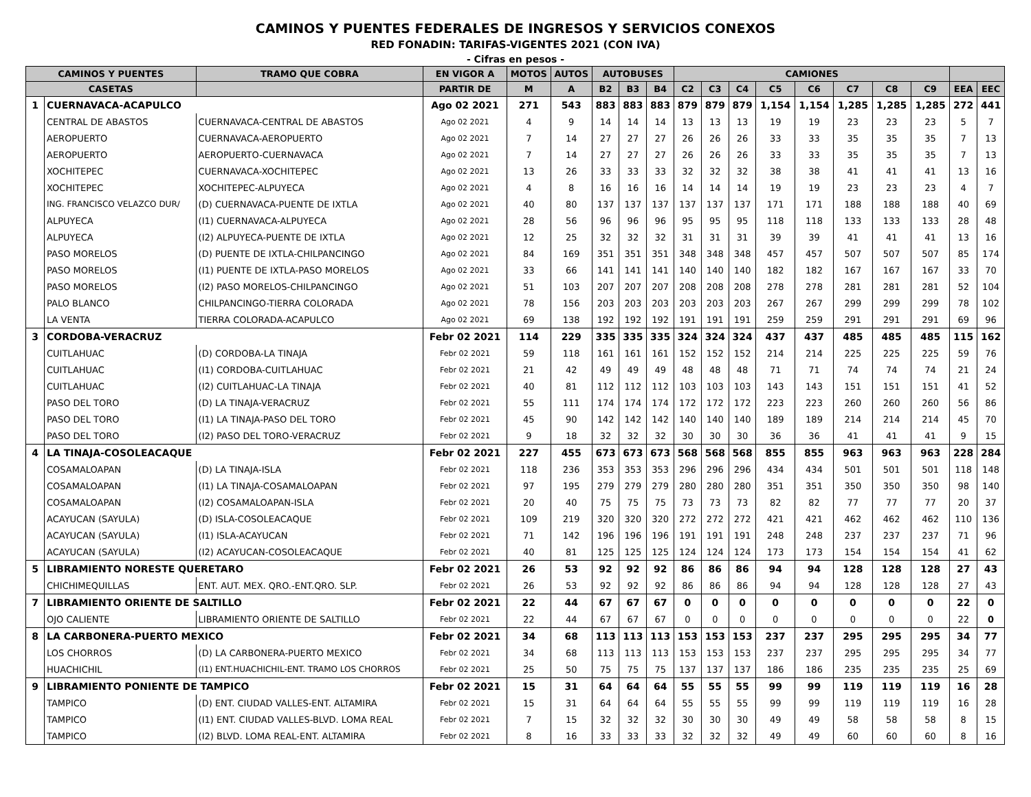CAMINOS Y PUENTES FEDERALES DE INGRESOS Y SERVICIOS CONEXOS
RED FONADIN: TARIFAS-VIGENTES 2021 (CON IVA)
- Cifras en pesos -
| CAMINOS Y PUENTES | | TRAMO QUE COBRA | EN VIGOR A | MOTOS | AUTOS | AUTOBUSES | | | CAMIONES | | | | | | | | | |
| --- | --- | --- | --- | --- | --- | --- | --- | --- | --- | --- | --- | --- | --- | --- | --- | --- | --- | --- |
| CASETAS | | | PARTIR DE | M | A | B2 | B3 | B4 | C2 | C3 | C4 | C5 | C6 | C7 | C8 | C9 | EEA | EEC |
| 1 | CUERNAVACA-ACAPULCO | | Ago 02 2021 | 271 | 543 | 883 | 883 | 883 | 879 | 879 | 879 | 1,154 | 1,154 | 1,285 | 1,285 | 1,285 | 272 | 441 |
| | CENTRAL DE ABASTOS | CUERNAVACA-CENTRAL DE ABASTOS | Ago 02 2021 | 4 | 9 | 14 | 14 | 14 | 13 | 13 | 13 | 19 | 19 | 23 | 23 | 23 | 5 | 7 |
| | AEROPUERTO | CUERNAVACA-AEROPUERTO | Ago 02 2021 | 7 | 14 | 27 | 27 | 27 | 26 | 26 | 26 | 33 | 33 | 35 | 35 | 35 | 7 | 13 |
| | AEROPUERTO | AEROPUERTO-CUERNAVACA | Ago 02 2021 | 7 | 14 | 27 | 27 | 27 | 26 | 26 | 26 | 33 | 33 | 35 | 35 | 35 | 7 | 13 |
| | XOCHITEPEC | CUERNAVACA-XOCHITEPEC | Ago 02 2021 | 13 | 26 | 33 | 33 | 33 | 32 | 32 | 32 | 38 | 38 | 41 | 41 | 41 | 13 | 16 |
| | XOCHITEPEC | XOCHITEPEC-ALPUYECA | Ago 02 2021 | 4 | 8 | 16 | 16 | 16 | 14 | 14 | 14 | 19 | 19 | 23 | 23 | 23 | 4 | 7 |
| | ING. FRANCISCO VELAZCO DUR/ | (D) CUERNAVACA-PUENTE DE IXTLA | Ago 02 2021 | 40 | 80 | 137 | 137 | 137 | 137 | 137 | 137 | 171 | 171 | 188 | 188 | 188 | 40 | 69 |
| | ALPUYECA | (I1) CUERNAVACA-ALPUYECA | Ago 02 2021 | 28 | 56 | 96 | 96 | 96 | 95 | 95 | 95 | 118 | 118 | 133 | 133 | 133 | 28 | 48 |
| | ALPUYECA | (I2) ALPUYECA-PUENTE DE IXTLA | Ago 02 2021 | 12 | 25 | 32 | 32 | 32 | 31 | 31 | 31 | 39 | 39 | 41 | 41 | 41 | 13 | 16 |
| | PASO MORELOS | (D) PUENTE DE IXTLA-CHILPANCINGO | Ago 02 2021 | 84 | 169 | 351 | 351 | 351 | 348 | 348 | 348 | 457 | 457 | 507 | 507 | 507 | 85 | 174 |
| | PASO MORELOS | (I1) PUENTE DE IXTLA-PASO MORELOS | Ago 02 2021 | 33 | 66 | 141 | 141 | 141 | 140 | 140 | 140 | 182 | 182 | 167 | 167 | 167 | 33 | 70 |
| | PASO MORELOS | (I2) PASO MORELOS-CHILPANCINGO | Ago 02 2021 | 51 | 103 | 207 | 207 | 207 | 208 | 208 | 208 | 278 | 278 | 281 | 281 | 281 | 52 | 104 |
| | PALO BLANCO | CHILPANCINGO-TIERRA COLORADA | Ago 02 2021 | 78 | 156 | 203 | 203 | 203 | 203 | 203 | 203 | 267 | 267 | 299 | 299 | 299 | 78 | 102 |
| | LA VENTA | TIERRA COLORADA-ACAPULCO | Ago 02 2021 | 69 | 138 | 192 | 192 | 192 | 191 | 191 | 191 | 259 | 259 | 291 | 291 | 291 | 69 | 96 |
| 3 | CORDOBA-VERACRUZ | | Febr 02 2021 | 114 | 229 | 335 | 335 | 335 | 324 | 324 | 324 | 437 | 437 | 485 | 485 | 485 | 115 | 162 |
| | CUITLAHUAC | (D) CORDOBA-LA TINAJA | Febr 02 2021 | 59 | 118 | 161 | 161 | 161 | 152 | 152 | 152 | 214 | 214 | 225 | 225 | 225 | 59 | 76 |
| | CUITLAHUAC | (I1) CORDOBA-CUITLAHUAC | Febr 02 2021 | 21 | 42 | 49 | 49 | 49 | 48 | 48 | 48 | 71 | 71 | 74 | 74 | 74 | 21 | 24 |
| | CUITLAHUAC | (I2) CUITLAHUAC-LA TINAJA | Febr 02 2021 | 40 | 81 | 112 | 112 | 112 | 103 | 103 | 103 | 143 | 143 | 151 | 151 | 151 | 41 | 52 |
| | PASO DEL TORO | (D) LA TINAJA-VERACRUZ | Febr 02 2021 | 55 | 111 | 174 | 174 | 174 | 172 | 172 | 172 | 223 | 223 | 260 | 260 | 260 | 56 | 86 |
| | PASO DEL TORO | (I1) LA TINAJA-PASO DEL TORO | Febr 02 2021 | 45 | 90 | 142 | 142 | 142 | 140 | 140 | 140 | 189 | 189 | 214 | 214 | 214 | 45 | 70 |
| | PASO DEL TORO | (I2) PASO DEL TORO-VERACRUZ | Febr 02 2021 | 9 | 18 | 32 | 32 | 32 | 30 | 30 | 30 | 36 | 36 | 41 | 41 | 41 | 9 | 15 |
| 4 | LA TINAJA-COSOLEACAQUE | | Febr 02 2021 | 227 | 455 | 673 | 673 | 673 | 568 | 568 | 568 | 855 | 855 | 963 | 963 | 963 | 228 | 284 |
| | COSAMALOAPAN | (D) LA TINAJA-ISLA | Febr 02 2021 | 118 | 236 | 353 | 353 | 353 | 296 | 296 | 296 | 434 | 434 | 501 | 501 | 501 | 118 | 148 |
| | COSAMALOAPAN | (I1) LA TINAJA-COSAMALOAPAN | Febr 02 2021 | 97 | 195 | 279 | 279 | 279 | 280 | 280 | 280 | 351 | 351 | 350 | 350 | 350 | 98 | 140 |
| | COSAMALOAPAN | (I2) COSAMALOAPAN-ISLA | Febr 02 2021 | 20 | 40 | 75 | 75 | 75 | 73 | 73 | 73 | 82 | 82 | 77 | 77 | 77 | 20 | 37 |
| | ACAYUCAN (SAYULA) | (D) ISLA-COSOLEACAQUE | Febr 02 2021 | 109 | 219 | 320 | 320 | 320 | 272 | 272 | 272 | 421 | 421 | 462 | 462 | 462 | 110 | 136 |
| | ACAYUCAN (SAYULA) | (I1) ISLA-ACAYUCAN | Febr 02 2021 | 71 | 142 | 196 | 196 | 196 | 191 | 191 | 191 | 248 | 248 | 237 | 237 | 237 | 71 | 96 |
| | ACAYUCAN (SAYULA) | (I2) ACAYUCAN-COSOLEACAQUE | Febr 02 2021 | 40 | 81 | 125 | 125 | 125 | 124 | 124 | 124 | 173 | 173 | 154 | 154 | 154 | 41 | 62 |
| 5 | LIBRAMIENTO NORESTE QUERETARO | | Febr 02 2021 | 26 | 53 | 92 | 92 | 92 | 86 | 86 | 86 | 94 | 94 | 128 | 128 | 128 | 27 | 43 |
| | CHICHIMEQUILLAS | ENT. AUT. MEX. QRO.-ENT.QRO. SLP. | Febr 02 2021 | 26 | 53 | 92 | 92 | 92 | 86 | 86 | 86 | 94 | 94 | 128 | 128 | 128 | 27 | 43 |
| 7 | LIBRAMIENTO ORIENTE DE SALTILLO | | Febr 02 2021 | 22 | 44 | 67 | 67 | 67 | 0 | 0 | 0 | 0 | 0 | 0 | 0 | 0 | 22 | 0 |
| | OJO CALIENTE | LIBRAMIENTO ORIENTE DE SALTILLO | Febr 02 2021 | 22 | 44 | 67 | 67 | 67 | 0 | 0 | 0 | 0 | 0 | 0 | 0 | 0 | 22 | 0 |
| 8 | LA CARBONERA-PUERTO MEXICO | | Febr 02 2021 | 34 | 68 | 113 | 113 | 113 | 153 | 153 | 153 | 237 | 237 | 295 | 295 | 295 | 34 | 77 |
| | LOS CHORROS | (D) LA CARBONERA-PUERTO MEXICO | Febr 02 2021 | 34 | 68 | 113 | 113 | 113 | 153 | 153 | 153 | 237 | 237 | 295 | 295 | 295 | 34 | 77 |
| | HUACHICHIL | (I1) ENT.HUACHICHIL-ENT. TRAMO LOS CHORROS | Febr 02 2021 | 25 | 50 | 75 | 75 | 75 | 137 | 137 | 137 | 186 | 186 | 235 | 235 | 235 | 25 | 69 |
| 9 | LIBRAMIENTO PONIENTE DE TAMPICO | | Febr 02 2021 | 15 | 31 | 64 | 64 | 64 | 55 | 55 | 55 | 99 | 99 | 119 | 119 | 119 | 16 | 28 |
| | TAMPICO | (D) ENT. CIUDAD VALLES-ENT. ALTAMIRA | Febr 02 2021 | 15 | 31 | 64 | 64 | 64 | 55 | 55 | 55 | 99 | 99 | 119 | 119 | 119 | 16 | 28 |
| | TAMPICO | (I1) ENT. CIUDAD VALLES-BLVD. LOMA REAL | Febr 02 2021 | 7 | 15 | 32 | 32 | 32 | 30 | 30 | 30 | 49 | 49 | 58 | 58 | 58 | 8 | 15 |
| | TAMPICO | (I2) BLVD. LOMA REAL-ENT. ALTAMIRA | Febr 02 2021 | 8 | 16 | 33 | 33 | 33 | 32 | 32 | 32 | 49 | 49 | 60 | 60 | 60 | 8 | 16 |